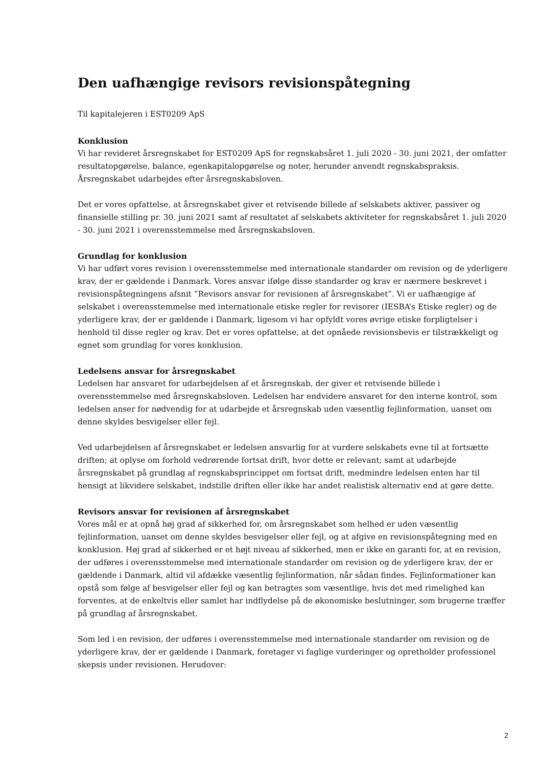Den uafhængige revisors revisionspåtegning
Til kapitalejeren i EST0209 ApS
Konklusion
Vi har revideret årsregnskabet for EST0209 ApS for regnskabsåret 1. juli 2020 - 30. juni 2021, der omfatter resultatopgørelse, balance, egenkapitalopgørelse og noter, herunder anvendt regnskabspraksis. Årsregnskabet udarbejdes efter årsregnskabsloven.
Det er vores opfattelse, at årsregnskabet giver et retvisende billede af selskabets aktiver, passiver og finansielle stilling pr. 30. juni 2021 samt af resultatet af selskabets aktiviteter for regnskabsåret 1. juli 2020 - 30. juni 2021 i overensstemmelse med årsregnskabsloven.
Grundlag for konklusion
Vi har udført vores revision i overensstemmelse med internationale standarder om revision og de yderligere krav, der er gældende i Danmark. Vores ansvar ifølge disse standarder og krav er nærmere beskrevet i revisionspåtegningens afsnit ”Revisors ansvar for revisionen af årsregnskabet”. Vi er uafhængige af selskabet i overensstemmelse med internationale etiske regler for revisorer (IESBA’s Etiske regler) og de yderligere krav, der er gældende i Danmark, ligesom vi har opfyldt vores øvrige etiske forpligtelser i henhold til disse regler og krav. Det er vores opfattelse, at det opnåede revisionsbevis er tilstrækkeligt og egnet som grundlag for vores konklusion.
Ledelsens ansvar for årsregnskabet
Ledelsen har ansvaret for udarbejdelsen af et årsregnskab, der giver et retvisende billede i overensstemmelse med årsregnskabsloven. Ledelsen har endvidere ansvaret for den interne kontrol, som ledelsen anser for nødvendig for at udarbejde et årsregnskab uden væsentlig fejlinformation, uanset om denne skyldes besvigelser eller fejl.
Ved udarbejdelsen af årsregnskabet er ledelsen ansvarlig for at vurdere selskabets evne til at fortsætte driften; at oplyse om forhold vedrørende fortsat drift, hvor dette er relevant; samt at udarbejde årsregnskabet på grundlag af regnskabsprincippet om fortsat drift, medmindre ledelsen enten har til hensigt at likvidere selskabet, indstille driften eller ikke har andet realistisk alternativ end at gøre dette.
Revisors ansvar for revisionen af årsregnskabet
Vores mål er at opnå høj grad af sikkerhed for, om årsregnskabet som helhed er uden væsentlig fejlinformation, uanset om denne skyldes besvigelser eller fejl, og at afgive en revisionspåtegning med en konklusion. Høj grad af sikkerhed er et højt niveau af sikkerhed, men er ikke en garanti for, at en revision, der udføres i overensstemmelse med internationale standarder om revision og de yderligere krav, der er gældende i Danmark, altid vil afdække væsentlig fejlinformation, når sådan findes. Fejlinformationer kan opstå som følge af besvigelser eller fejl og kan betragtes som væsentlige, hvis det med rimelighed kan forventes, at de enkeltvis eller samlet har indflydelse på de økonomiske beslutninger, som brugerne træffer på grundlag af årsregnskabet.
Som led i en revision, der udføres i overensstemmelse med internationale standarder om revision og de yderligere krav, der er gældende i Danmark, foretager vi faglige vurderinger og opretholder professionel skepsis under revisionen. Herudover:
2